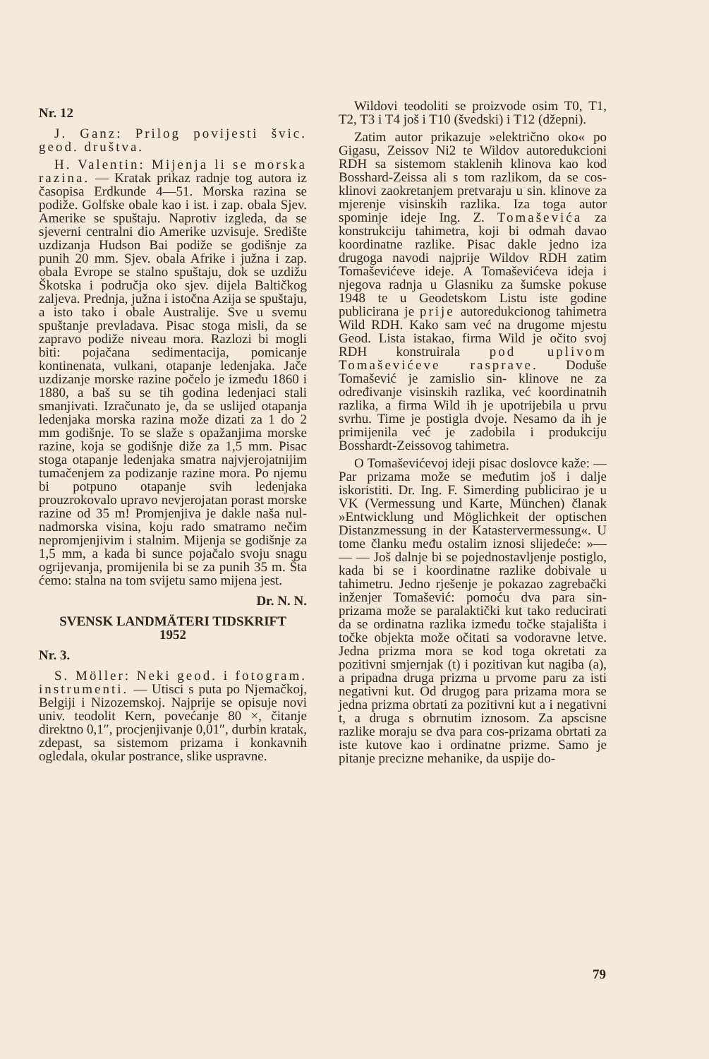Nr. 12
J. Ganz: Prilog povijesti švic. geod. društva.
H. Valentin: Mijenja li se morska razina. — Kratak prikaz radnje tog autora iz časopisa Erdkunde 4—51. Morska razina se podiže. Golfske obale kao i ist. i zap. obala Sjev. Amerike se spuštaju. Naprotiv izgleda, da se sjeverni centralni dio Amerike uzvisuje. Središte uzdizanja Hudson Bai podiže se godišnje za punih 20 mm. Sjev. obala Afrike i južna i zap. obala Evrope se stalno spuštaju, dok se uzdižu Škotska i područja oko sjev. dijela Baltičkog zaljeva. Prednja, južna i istočna Azija se spuštaju, a isto tako i obale Australije. Sve u svemu spuštanje prevladava. Pisac stoga misli, da se zapravo podiže niveau mora. Razlozi bi mogli biti: pojačana sedimentacija, pomicanje kontinenata, vulkani, otapanje ledenjaka. Jače uzdizanje morske razine počelo je između 1860 i 1880, a baš su se tih godina ledenjaci stali smanjivati. Izračunato je, da se uslijed otapanja ledenjaka morska razina može dizati za 1 do 2 mm godišnje. To se slaže s opažanjima morske razine, koja se godišnje diže za 1,5 mm. Pisac stoga otapanje ledenjaka smatra najvjerojatnijim tumačenjem za podizanje razine mora. Po njemu bi potpuno otapanje svih ledenjaka prouzrokovalo upravo nevjerojatan porast morske razine od 35 m! Promjenjiva je dakle naša nul-nadmorska visina, koju rado smatramo nečim nepromjenjivim i stalnim. Mijenja se godišnje za 1,5 mm, a kada bi sunce pojačalo svoju snagu ogrijevanja, promijenila bi se za punih 35 m. Šta ćemo: stalna na tom svijetu samo mijena jest.
Dr. N. N.
SVENSK LANDMÄTERI TIDSKRIFT
1952
Nr. 3.
S. Möller: Neki geod. i fotogram. instrumenti. — Utisci s puta po Njemačkoj, Belgiji i Nizozemskoj. Najprije se opisuje novi univ. teodolit Kern, povećanje 80 ×, čitanje direktno 0,1″, procjenjivanje 0,01″, durbin kratak, zdepast, sa sistemom prizama i konkavnih ogledala, okular postrance, slike uspravne.
Wildovi teodoliti se proizvode osim T0, T1, T2, T3 i T4 još i T10 (švedski) i T12 (džepni).
Zatim autor prikazuje »električno oko« po Gigasu, Zeissov Ni2 te Wildov autoredukcioni RDH sa sistemom staklenih klinova kao kod Bosshard-Zeissa ali s tom razlikom, da se cos-klinovi zaokretanjem pretvaraju u sin. klinove za mjerenje visinskih razlika. Iza toga autor spominje ideje Ing. Z. Tomaševića za konstrukciju tahimetra, koji bi odmah davao koordinatne razlike. Pisac dakle jedno iza drugoga navodi najprije Wildov RDH zatim Tomaševićeve ideje. A Tomaševićeva ideja i njegova radnja u Glasniku za šumske pokuse 1948 te u Geodetskom Listu iste godine publicirana je prije autoredukcionog tahimetra Wild RDH. Kako sam već na drugome mjestu Geod. Lista istakao, firma Wild je očito svoj RDH konstruirala pod uplivom Tomaševićeve rasprave. Doduše Tomašević je zamislio sin- klinove ne za određivanje visinskih razlika, već koordinatnih razlika, a firma Wild ih je upotrijebila u prvu svrhu. Time je postigla dvoje. Nesamo da ih je primijenila već je zadobila i produkciju Bosshardt-Zeissovog tahimetra.
O Tomaševićevoj ideji pisac doslovce kaže: — Par prizama može se međutim još i dalje iskoristiti. Dr. Ing. F. Simerding publicirao je u VK (Vermessung und Karte, München) članak »Entwicklung und Möglichkeit der optischen Distanzmessung in der Katastervermessung«. U tome članku među ostalim iznosi slijedeće: »— — — Još dalnje bi se pojednostavljenje postiglo, kada bi se i koordinatne razlike dobivale u tahimetru. Jedno rješenje je pokazao zagrebački inženjer Tomašević: pomoću dva para sin-prizama može se paralaktički kut tako reducirati da se ordinatna razlika između točke stajališta i točke objekta može očitati sa vodoravne letve. Jedna prizma mora se kod toga okretati za pozitivni smjernjak (t) i pozitivan kut nagiba (a), a pripadna druga prizma u prvome paru za isti negativni kut. Od drugog para prizama mora se jedna prizma obrtati za pozitivni kut a i negativni t, a druga s obrnutim iznosom. Za apscisne razlike moraju se dva para cos-prizama obrtati za iste kutove kao i ordinatne prizme. Samo je pitanje precizne mehanike, da uspije do-
79